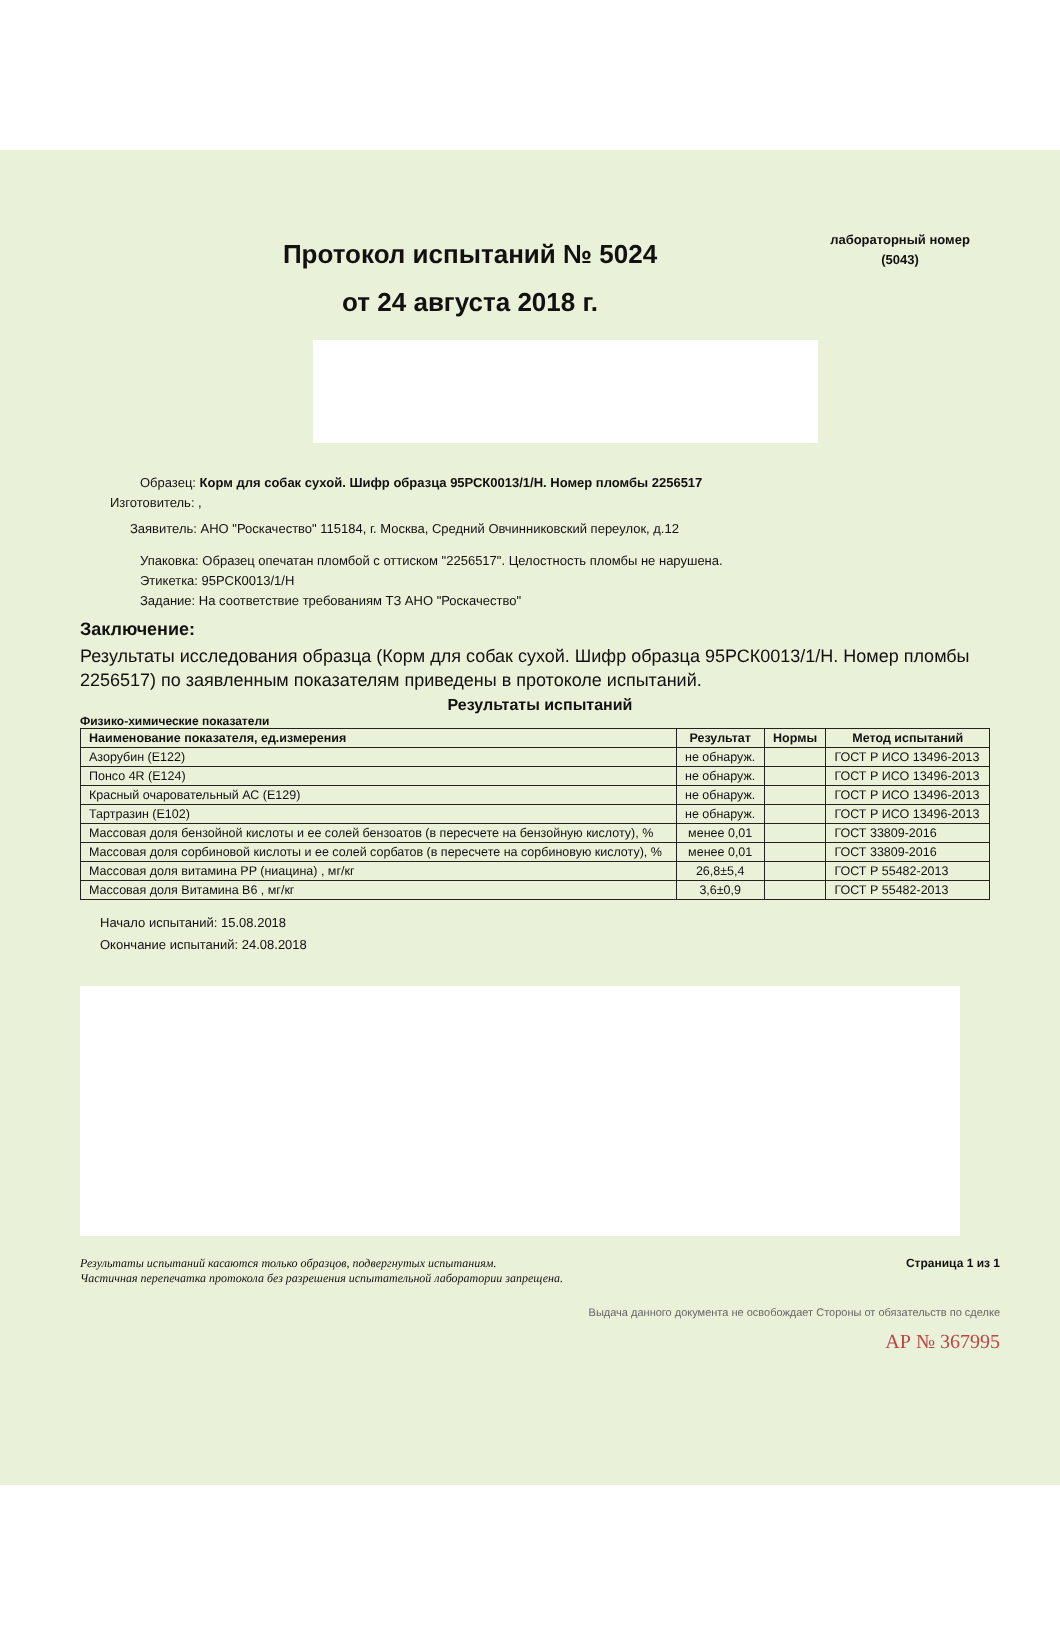Протокол испытаний № 5024
от 24 августа 2018 г.
лабораторный номер
(5043)
Образец: Корм для собак сухой. Шифр образца 95РСК0013/1/Н. Номер пломбы 2256517
Изготовитель: ,
Заявитель: АНО "Роскачество" 115184, г. Москва, Средний Овчинниковский переулок, д.12
Упаковка: Образец опечатан пломбой с оттиском "2256517". Целостность пломбы не нарушена.
Этикетка: 95РСК0013/1/Н
Задание: На соответствие требованиям ТЗ АНО "Роскачество"
Заключение:
Результаты исследования образца (Корм для собак сухой. Шифр образца 95РСК0013/1/Н. Номер пломбы 2256517) по заявленным показателям приведены в протоколе испытаний.
Результаты испытаний
Физико-химические показатели
| Наименование показателя, ед.измерения | Результат | Нормы | Метод испытаний |
| --- | --- | --- | --- |
| Азорубин (Е122) | не обнаруж. | | ГОСТ Р ИСО 13496-2013 |
| Понсо 4R (Е124) | не обнаруж. | | ГОСТ Р ИСО 13496-2013 |
| Красный очаровательный АС (Е129) | не обнаруж. | | ГОСТ Р ИСО 13496-2013 |
| Тартразин (Е102) | не обнаруж. | | ГОСТ Р ИСО 13496-2013 |
| Массовая доля бензойной кислоты и ее солей бензоатов (в пересчете на бензойную кислоту), % | менее 0,01 | | ГОСТ 33809-2016 |
| Массовая доля сорбиновой кислоты и ее солей сорбатов (в пересчете на сорбиновую кислоту), % | менее 0,01 | | ГОСТ 33809-2016 |
| Массовая доля витамина PP (ниацина) , мг/кг | 26,8±5,4 | | ГОСТ Р 55482-2013 |
| Массовая доля Витамина В6 , мг/кг | 3,6±0,9 | | ГОСТ Р 55482-2013 |
Начало испытаний: 15.08.2018
Окончание испытаний: 24.08.2018
Результаты испытаний касаются только образцов, подвергнутых испытаниям.
Частичная перепечатка протокола без разрешения испытательной лаборатории запрещена. Страница 1 из 1
Выдача данного документа не освобождает Стороны от обязательств по сделке
АР № 367995